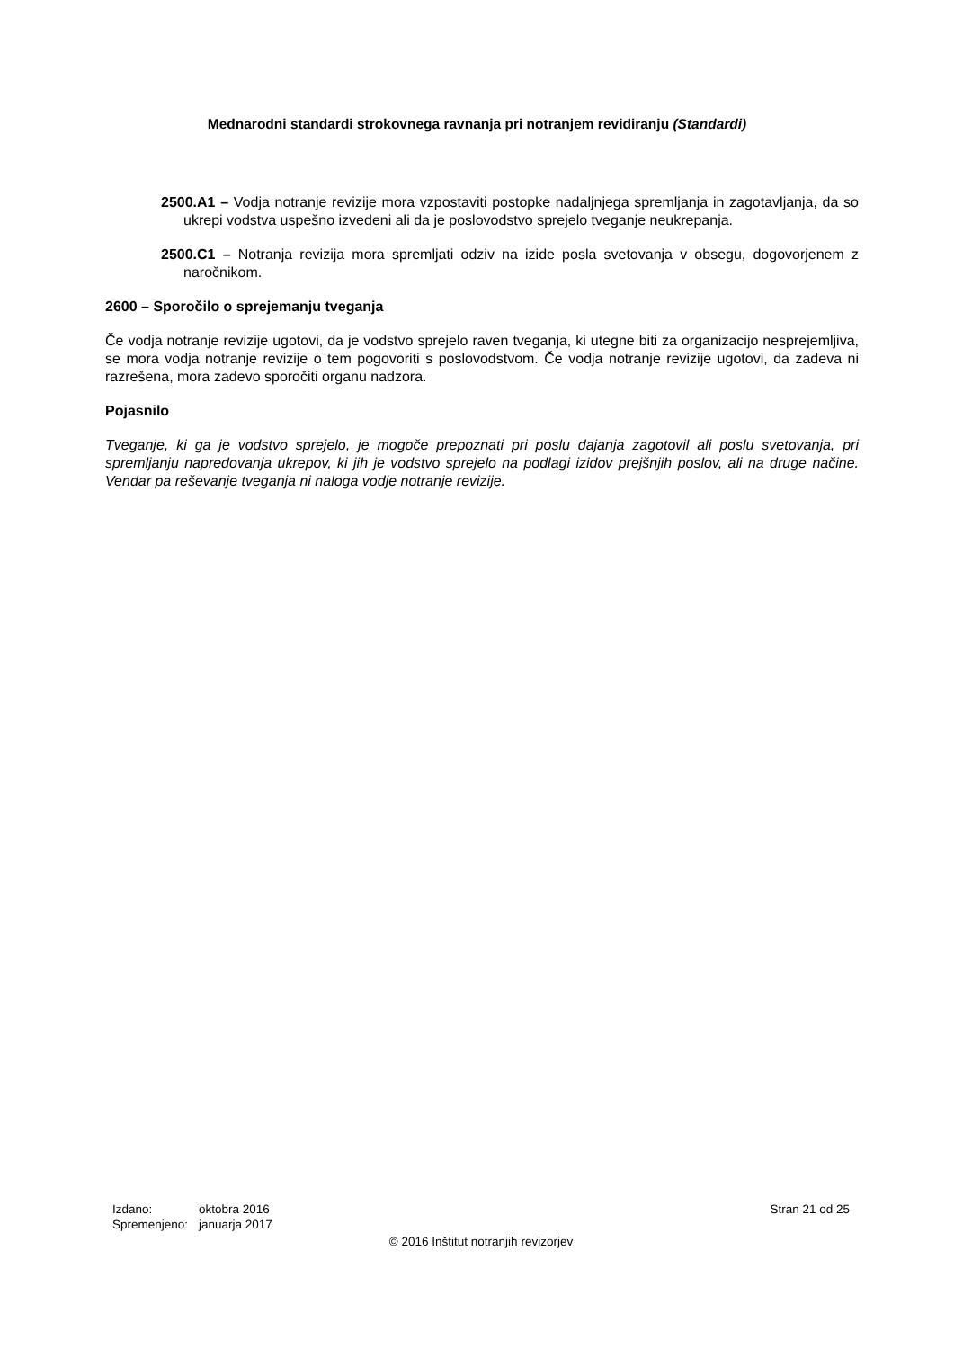Mednarodni standardi strokovnega ravnanja pri notranjem revidiranju (Standardi)
2500.A1 – Vodja notranje revizije mora vzpostaviti postopke nadaljnjega spremljanja in zagotavljanja, da so ukrepi vodstva uspešno izvedeni ali da je poslovodstvo sprejelo tveganje neukrepanja.
2500.C1 – Notranja revizija mora spremljati odziv na izide posla svetovanja v obsegu, dogovorjenem z naročnikom.
2600 – Sporočilo o sprejemanju tveganja
Če vodja notranje revizije ugotovi, da je vodstvo sprejelo raven tveganja, ki utegne biti za organizacijo nesprejemljiva, se mora vodja notranje revizije o tem pogovoriti s poslovodstvom. Če vodja notranje revizije ugotovi, da zadeva ni razrešena, mora zadevo sporočiti organu nadzora.
Pojasnilo
Tveganje, ki ga je vodstvo sprejelo, je mogoče prepoznati pri poslu dajanja zagotovil ali poslu svetovanja, pri spremljanju napredovanja ukrepov, ki jih je vodstvo sprejelo na podlagi izidov prejšnjih poslov, ali na druge načine. Vendar pa reševanje tveganja ni naloga vodje notranje revizije.
| Izdano: | oktobra 2016 |
| Spremenjeno: | januarja 2017 |
Stran 21 od 25
© 2016 Inštitut notranjih revizorjev